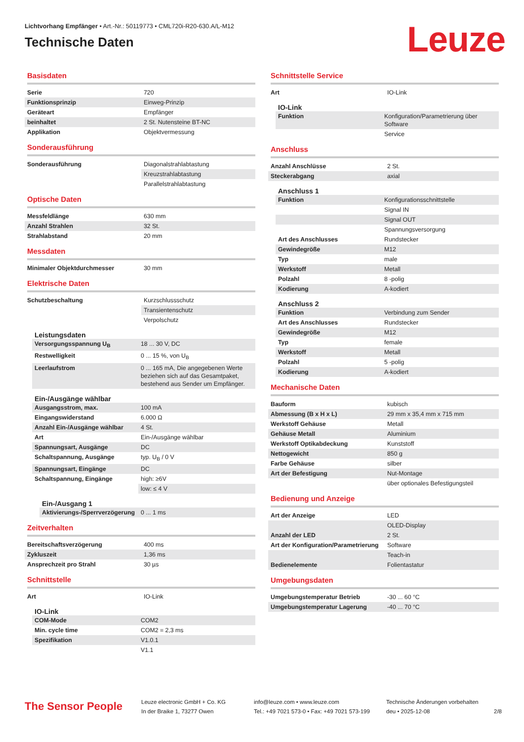Lichtvorhang Empfänger • Art.-Nr.: 50119773 • CML720i-R20-630.A/L-M12
Technische Daten
Leuze
Basisdaten
| Serie | 720 |
| Funktionsprinzip | Einweg-Prinzip |
| Geräteart | Empfänger |
| beinhaltet | 2 St. Nutensteine BT-NC |
| Applikation | Objektvermessung |
Sonderausführung
| Sonderausführung | Diagonalstrahlabtastung |
| | Kreuzstrahlabtastung |
| | Parallelstrahlabtastung |
Optische Daten
| Messfeldlänge | 630 mm |
| Anzahl Strahlen | 32 St. |
| Strahlabstand | 20 mm |
Messdaten
| Minimaler Objektdurchmesser | 30 mm |
Elektrische Daten
| Schutzbeschaltung | Kurzschlussschutz |
| | Transientenschutz |
| | Verpolschutz |
Leistungsdaten
| Versorgungsspannung U<sub>B</sub> | 18 ... 30 V, DC |
| Restwelligkeit | 0 ... 15 %, von U<sub>B</sub> |
| Leerlaufstrom | 0 ... 165 mA, Die angegebenen Werte beziehen sich auf das Gesamtpaket, bestehend aus Sender um Empfänger. |
Ein-/Ausgänge wählbar
| Ausgangsstrom, max. | 100 mA |
| Eingangswiderstand | 6.000 Ω |
| Anzahl Ein-/Ausgänge wählbar | 4 St. |
| Art | Ein-/Ausgänge wählbar |
| Spannungsart, Ausgänge | DC |
| Schaltspannung, Ausgänge | typ. U<sub>B</sub> / 0 V |
| Spannungsart, Eingänge | DC |
| Schaltspannung, Eingänge | high: ≥6V |
| | low: ≤ 4 V |
Ein-/Ausgang 1
| Aktivierungs-/Sperrverzögerung | 0 ... 1 ms |
Zeitverhalten
| Bereitschaftsverzögerung | 400 ms |
| Zykluszeit | 1,36 ms |
| Ansprechzeit pro Strahl | 30 µs |
Schnittstelle
| Art | IO-Link |
IO-Link
| COM-Mode | COM2 |
| Min. cycle time | COM2 = 2,3 ms |
| Spezifikation | V1.0.1 |
| | V1.1 |
Schnittstelle Service
| Art | IO-Link |
IO-Link
| Funktion | Konfiguration/Parametrierung über Software |
| | Service |
Anschluss
| Anzahl Anschlüsse | 2 St. |
| Steckerabgang | axial |
Anschluss 1
| Funktion | Konfigurationsschnittstelle |
| | Signal IN |
| | Signal OUT |
| | Spannungsversorgung |
| Art des Anschlusses | Rundstecker |
| Gewindegröße | M12 |
| Typ | male |
| Werkstoff | Metall |
| Polzahl | 8 -polig |
| Kodierung | A-kodiert |
Anschluss 2
| Funktion | Verbindung zum Sender |
| Art des Anschlusses | Rundstecker |
| Gewindegröße | M12 |
| Typ | female |
| Werkstoff | Metall |
| Polzahl | 5 -polig |
| Kodierung | A-kodiert |
Mechanische Daten
| Bauform | kubisch |
| Abmessung (B x H x L) | 29 mm x 35,4 mm x 715 mm |
| Werkstoff Gehäuse | Metall |
| Gehäuse Metall | Aluminium |
| Werkstoff Optikabdeckung | Kunststoff |
| Nettogewicht | 850 g |
| Farbe Gehäuse | silber |
| Art der Befestigung | Nut-Montage |
| | über optionales Befestigungsteil |
Bedienung und Anzeige
| Art der Anzeige | LED |
| | OLED-Display |
| Anzahl der LED | 2 St. |
| Art der Konfiguration/Parametrierung | Software |
| | Teach-in |
| Bedienelemente | Folientastatur |
Umgebungsdaten
| Umgebungstemperatur Betrieb | -30 ... 60 °C |
| Umgebungstemperatur Lagerung | -40 ... 70 °C |
The Sensor People
Leuze electronic GmbH + Co. KG
In der Braike 1, 73277 Owen
info@leuze.com • www.leuze.com
Tel.: +49 7021 573-0 • Fax: +49 7021 573-199
Technische Änderungen vorbehalten
deu • 2025-12-08
2/8